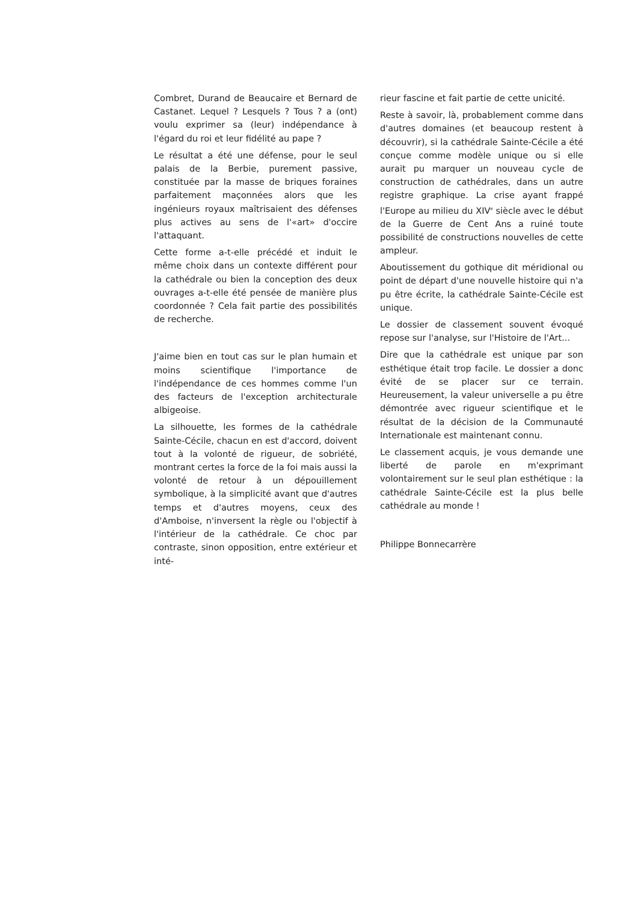Combret, Durand de Beaucaire et Bernard de Castanet. Lequel ? Lesquels ? Tous ? a (ont) voulu exprimer sa (leur) indépendance à l'égard du roi et leur fidélité au pape ?
Le résultat a été une défense, pour le seul palais de la Berbie, purement passive, constituée par la masse de briques foraines parfaitement maçonnées alors que les ingénieurs royaux maîtrisaient des défenses plus actives au sens de l'«art» d'occire l'attaquant.
Cette forme a-t-elle précédé et induit le même choix dans un contexte différent pour la cathédrale ou bien la conception des deux ouvrages a-t-elle été pensée de manière plus coordonnée ? Cela fait partie des possibilités de recherche.
J'aime bien en tout cas sur le plan humain et moins scientifique l'importance de l'indépendance de ces hommes comme l'un des facteurs de l'exception architecturale albigeoise.
La silhouette, les formes de la cathédrale Sainte-Cécile, chacun en est d'accord, doivent tout à la volonté de rigueur, de sobriété, montrant certes la force de la foi mais aussi la volonté de retour à un dépouillement symbolique, à la simplicité avant que d'autres temps et d'autres moyens, ceux des d'Amboise, n'inversent la règle ou l'objectif à l'intérieur de la cathédrale. Ce choc par contraste, sinon opposition, entre extérieur et inté-
rieur fascine et fait partie de cette unicité.
Reste à savoir, là, probablement comme dans d'autres domaines (et beaucoup restent à découvrir), si la cathédrale Sainte-Cécile a été conçue comme modèle unique ou si elle aurait pu marquer un nouveau cycle de construction de cathédrales, dans un autre registre graphique. La crise ayant frappé l'Europe au milieu du XIV<sup>e</sup> siècle avec le début de la Guerre de Cent Ans a ruiné toute possibilité de constructions nouvelles de cette ampleur.
Aboutissement du gothique dit méridional ou point de départ d'une nouvelle histoire qui n'a pu être écrite, la cathédrale Sainte-Cécile est unique.
Le dossier de classement souvent évoqué repose sur l'analyse, sur l'Histoire de l'Art...
Dire que la cathédrale est unique par son esthétique était trop facile. Le dossier a donc évité de se placer sur ce terrain. Heureusement, la valeur universelle a pu être démontrée avec rigueur scientifique et le résultat de la décision de la Communauté Internationale est maintenant connu.
Le classement acquis, je vous demande une liberté de parole en m'exprimant volontairement sur le seul plan esthétique : la cathédrale Sainte-Cécile est la plus belle cathédrale au monde !
Philippe Bonnecarrère